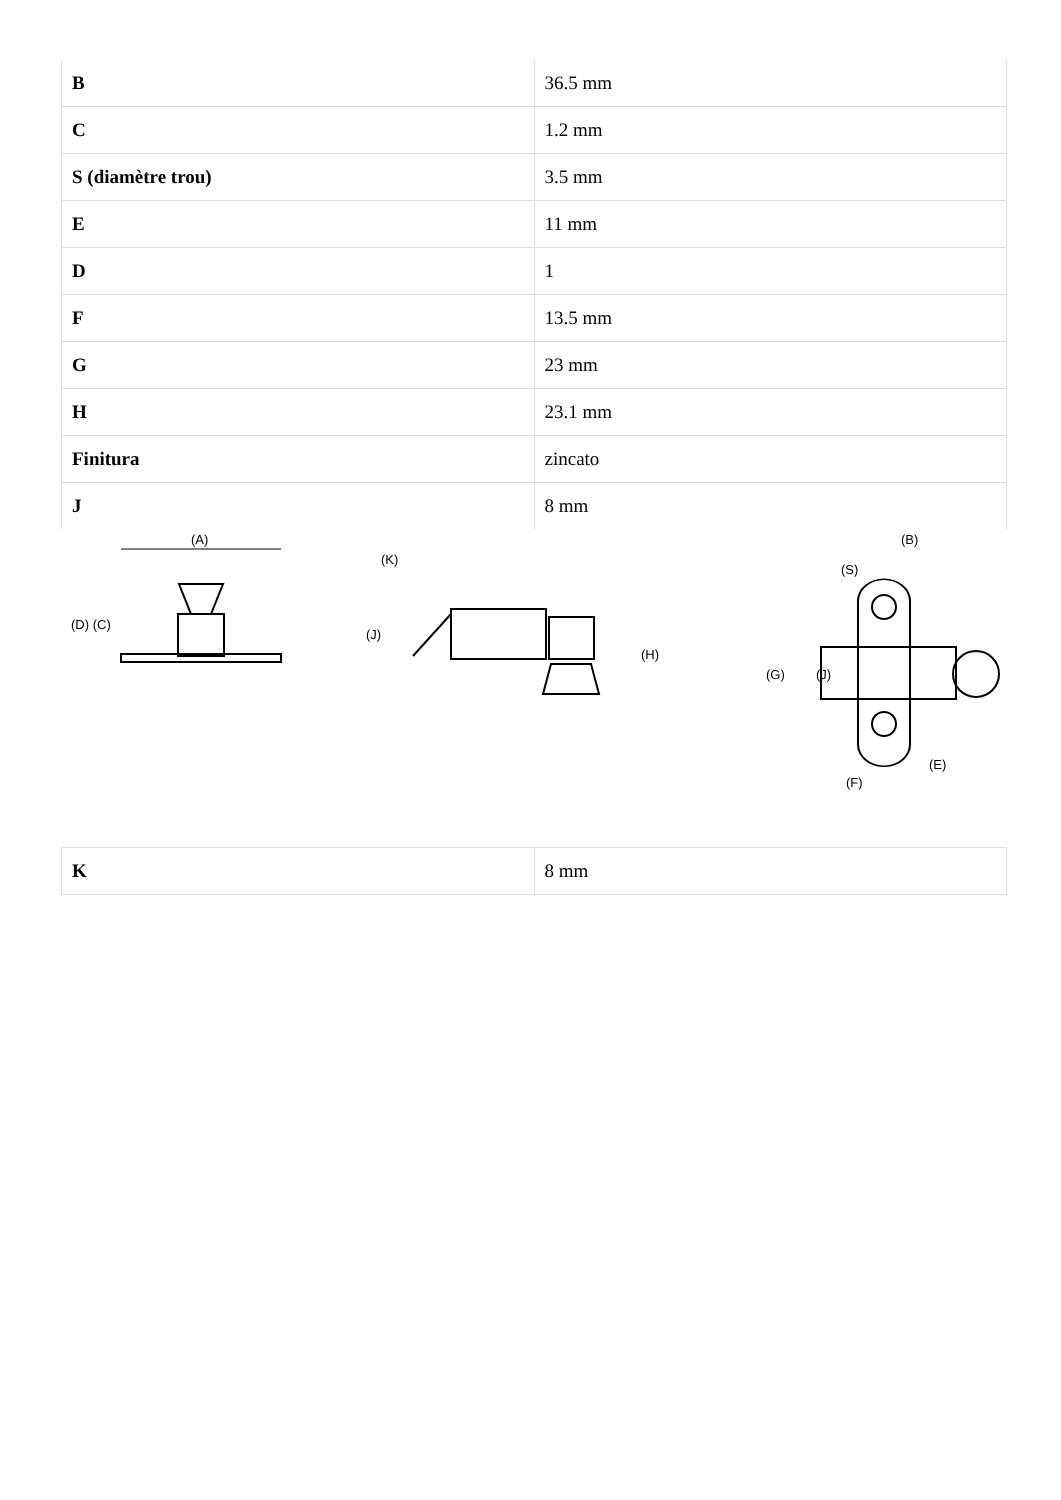| B | 36.5 mm |
| C | 1.2 mm |
| S (diamètre trou) | 3.5 mm |
| E | 11 mm |
| D | 1 |
| F | 13.5 mm |
| G | 23 mm |
| H | 23.1 mm |
| Finitura | zincato |
| J | 8 mm |
(A)
(D) (C)
(K)
(J)
(H)
(B)
(S)
(G)
(J)
(E)
(F)
| K | 8 mm |